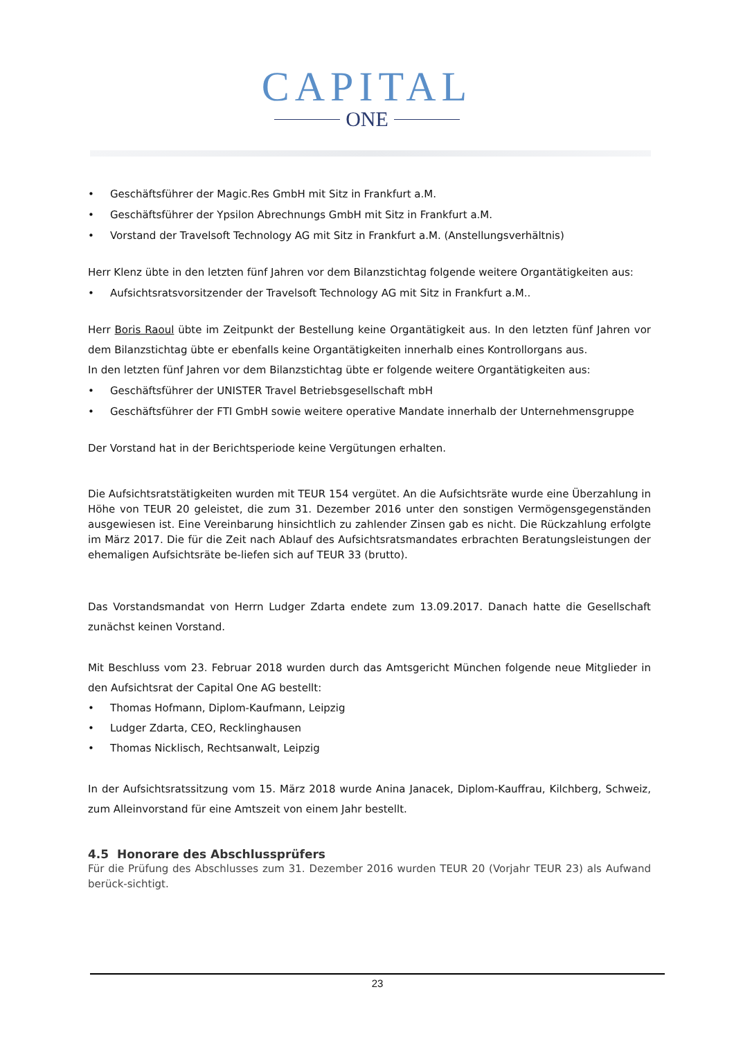CAPITAL
ONE
• Geschäftsführer der Magic.Res GmbH mit Sitz in Frankfurt a.M.
• Geschäftsführer der Ypsilon Abrechnungs GmbH mit Sitz in Frankfurt a.M.
• Vorstand der Travelsoft Technology AG mit Sitz in Frankfurt a.M. (Anstellungsverhältnis)
Herr Klenz übte in den letzten fünf Jahren vor dem Bilanzstichtag folgende weitere Organtätigkeiten aus:
• Aufsichtsratsvorsitzender der Travelsoft Technology AG mit Sitz in Frankfurt a.M..
Herr Boris Raoul übte im Zeitpunkt der Bestellung keine Organtätigkeit aus. In den letzten fünf Jahren vor dem Bilanzstichtag übte er ebenfalls keine Organtätigkeiten innerhalb eines Kontrollorgans aus.
In den letzten fünf Jahren vor dem Bilanzstichtag übte er folgende weitere Organtätigkeiten aus:
• Geschäftsführer der UNISTER Travel Betriebsgesellschaft mbH
• Geschäftsführer der FTI GmbH sowie weitere operative Mandate innerhalb der Unternehmensgruppe
Der Vorstand hat in der Berichtsperiode keine Vergütungen erhalten.
Die Aufsichtsratstätigkeiten wurden mit TEUR 154 vergütet. An die Aufsichtsräte wurde eine Überzahlung in Höhe von TEUR 20 geleistet, die zum 31. Dezember 2016 unter den sonstigen Vermögensgegenständen ausgewiesen ist. Eine Vereinbarung hinsichtlich zu zahlender Zinsen gab es nicht. Die Rückzahlung erfolgte im März 2017. Die für die Zeit nach Ablauf des Aufsichtsratsmandates erbrachten Beratungsleistungen der ehemaligen Aufsichtsräte be-liefen sich auf TEUR 33 (brutto).
Das Vorstandsmandat von Herrn Ludger Zdarta endete zum 13.09.2017. Danach hatte die Gesellschaft zunächst keinen Vorstand.
Mit Beschluss vom 23. Februar 2018 wurden durch das Amtsgericht München folgende neue Mitglieder in den Aufsichtsrat der Capital One AG bestellt:
• Thomas Hofmann, Diplom-Kaufmann, Leipzig
• Ludger Zdarta, CEO, Recklinghausen
• Thomas Nicklisch, Rechtsanwalt, Leipzig
In der Aufsichtsratssitzung vom 15. März 2018 wurde Anina Janacek, Diplom-Kauffrau, Kilchberg, Schweiz, zum Alleinvorstand für eine Amtszeit von einem Jahr bestellt.
4.5 Honorare des Abschlussprüfers
Für die Prüfung des Abschlusses zum 31. Dezember 2016 wurden TEUR 20 (Vorjahr TEUR 23) als Aufwand berück-sichtigt.
23